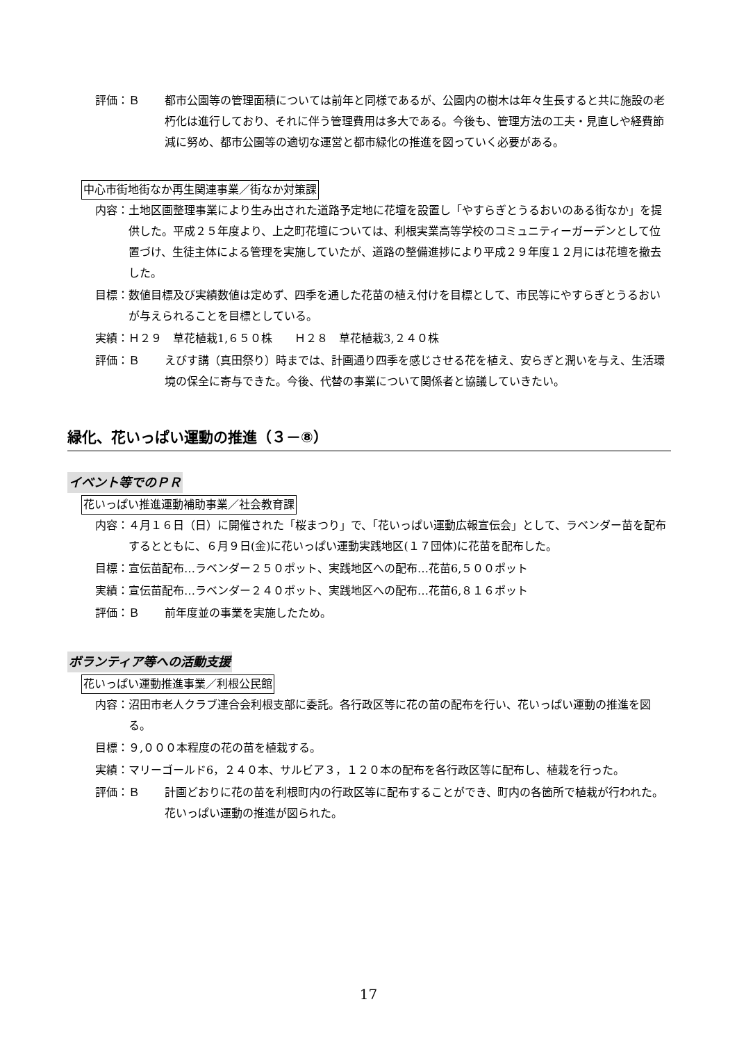評価：Ｂ 都市公園等の管理面積については前年と同様であるが、公園内の樹木は年々生長すると共に施設の老朽化は進行しており、それに伴う管理費用は多大である。今後も、管理方法の工夫・見直しや経費節減に努め、都市公園等の適切な運営と都市緑化の推進を図っていく必要がある。
中心市街地街なか再生関連事業／街なか対策課
内容： 土地区画整理事業により生み出された道路予定地に花壇を設置し「やすらぎとうるおいのある街なか」を提供した。平成２５年度より、上之町花壇については、利根実業高等学校のコミュニティーガーデンとして位置づけ、生徒主体による管理を実施していたが、道路の整備進捗により平成２９年度１２月には花壇を撤去した。
目標： 数値目標及び実績数値は定めず、四季を通した花苗の植え付けを目標として、市民等にやすらぎとうるおいが与えられることを目標としている。
実績： Ｈ２９　草花植栽1,６５０株　　Ｈ２８　草花植栽3,２４０株
評価：Ｂ えびす講（真田祭り）時までは、計画通り四季を感じさせる花を植え、安らぎと潤いを与え、生活環境の保全に寄与できた。今後、代替の事業について関係者と協議していきたい。
緑化、花いっぱい運動の推進（３－⑧）
イベント等でのＰＲ
花いっぱい推進運動補助事業／社会教育課
内容： ４月１６日（日）に開催された「桜まつり」で、「花いっぱい運動広報宣伝会」として、ラベンダー苗を配布するとともに、６月９日(金)に花いっぱい運動実践地区(１７団体)に花苗を配布した。
目標： 宣伝苗配布…ラベンダー２５０ポット、実践地区への配布…花苗6,５００ポット
実績： 宣伝苗配布…ラベンダー２４０ポット、実践地区への配布…花苗6,８１６ポット
評価：Ｂ 前年度並の事業を実施したため。
ボランティア等への活動支援
花いっぱい運動推進事業／利根公民館
内容： 沼田市老人クラブ連合会利根支部に委託。各行政区等に花の苗の配布を行い、花いっぱい運動の推進を図る。
目標： ９,０００本程度の花の苗を植栽する。
実績： マリーゴールド6，２４０本、サルビア３，１２０本の配布を各行政区等に配布し、植栽を行った。
評価：Ｂ 計画どおりに花の苗を利根町内の行政区等に配布することができ、町内の各箇所で植栽が行われた。花いっぱい運動の推進が図られた。
17